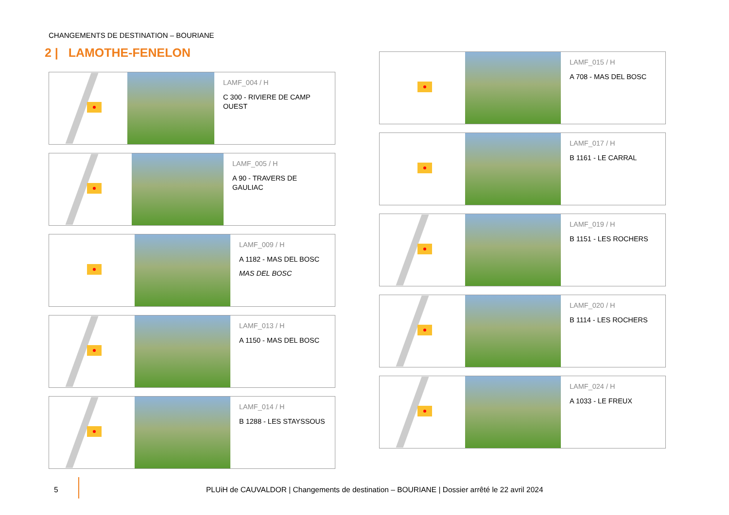CHANGEMENTS DE DESTINATION – BOURIANE
2 | LAMOTHE-FENELON
LAMF_004 / H
C 300 - RIVIERE DE CAMP OUEST
LAMF_005 / H
A 90 - TRAVERS DE GAULIAC
LAMF_009 / H
A 1182 - MAS DEL BOSC
MAS DEL BOSC
LAMF_013 / H
A 1150 - MAS DEL BOSC
LAMF_014 / H
B 1288 - LES STAYSSOUS
LAMF_015 / H
A 708 - MAS DEL BOSC
LAMF_017 / H
B 1161 - LE CARRAL
LAMF_019 / H
B 1151 - LES ROCHERS
LAMF_020 / H
B 1114 - LES ROCHERS
LAMF_024 / H
A 1033 - LE FREUX
5 PLUiH de CAUVALDOR | Changements de destination – BOURIANE | Dossier arrêté le 22 avril 2024